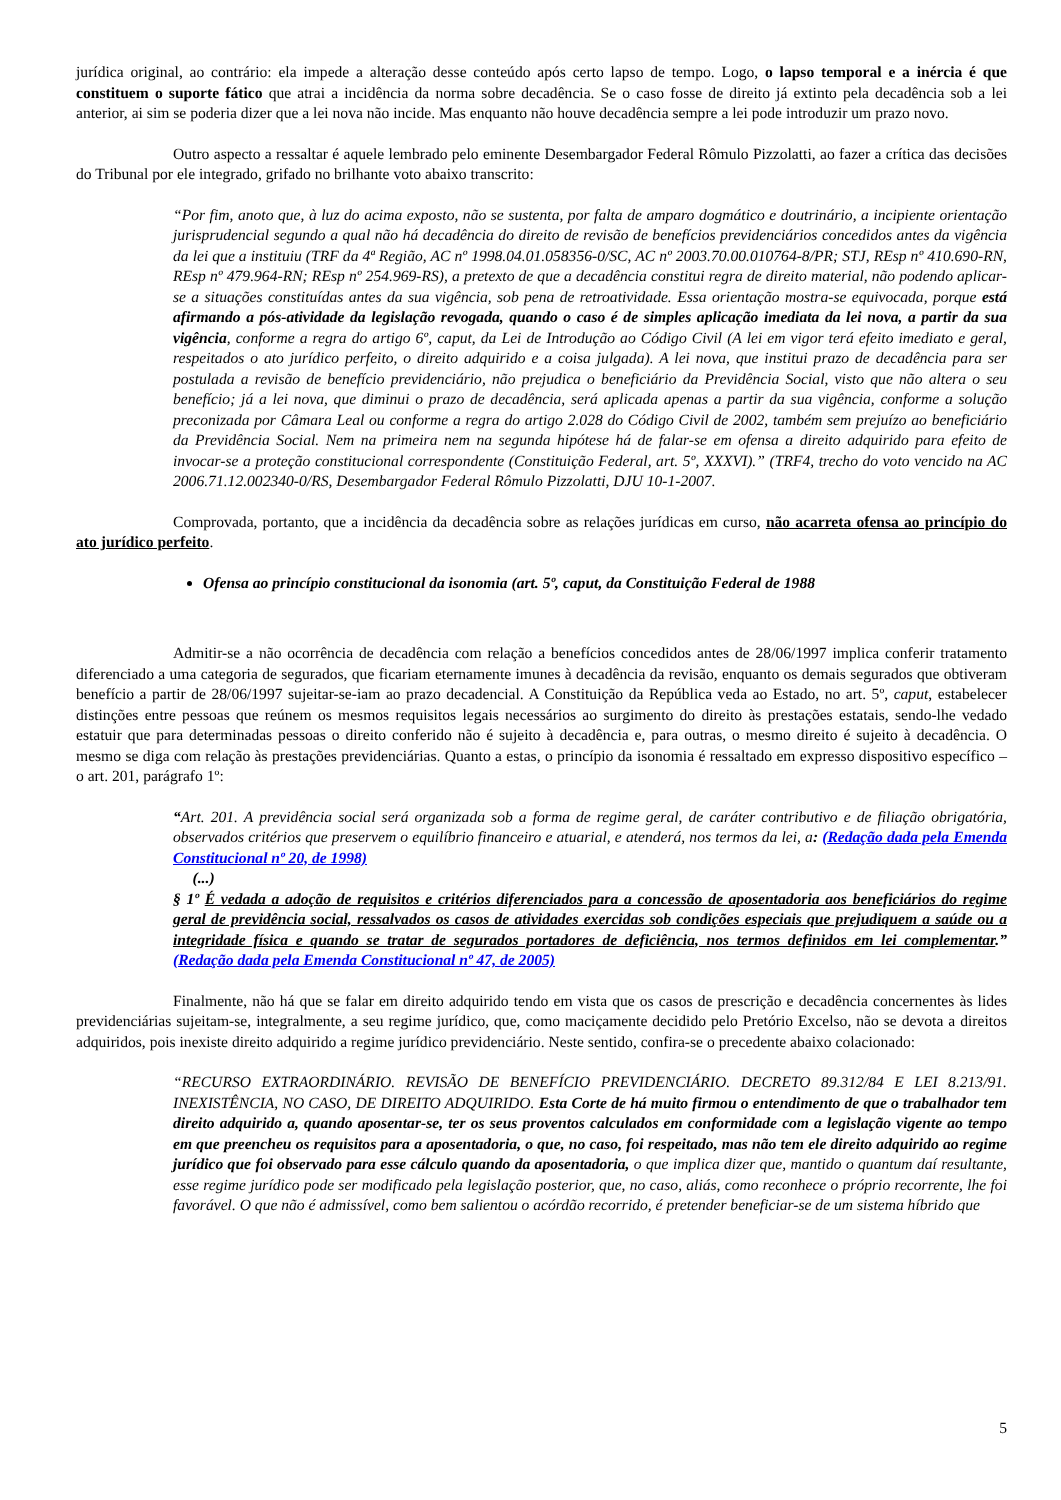jurídica original, ao contrário: ela impede a alteração desse conteúdo após certo lapso de tempo. Logo, o lapso temporal e a inércia é que constituem o suporte fático que atrai a incidência da norma sobre decadência. Se o caso fosse de direito já extinto pela decadência sob a lei anterior, ai sim se poderia dizer que a lei nova não incide. Mas enquanto não houve decadência sempre a lei pode introduzir um prazo novo.
Outro aspecto a ressaltar é aquele lembrado pelo eminente Desembargador Federal Rômulo Pizzolatti, ao fazer a crítica das decisões do Tribunal por ele integrado, grifado no brilhante voto abaixo transcrito:
“Por fim, anoto que, à luz do acima exposto, não se sustenta, por falta de amparo dogmático e doutrinário, a incipiente orientação jurisprudencial segundo a qual não há decadência do direito de revisão de benefícios previdenciários concedidos antes da vigência da lei que a instituiu (TRF da 4ª Região, AC nº 1998.04.01.058356-0/SC, AC nº 2003.70.00.010764-8/PR; STJ, REsp nº 410.690-RN, REsp nº 479.964-RN; REsp nº 254.969-RS), a pretexto de que a decadência constitui regra de direito material, não podendo aplicar-se a situações constituídas antes da sua vigência, sob pena de retroatividade. Essa orientação mostra-se equivocada, porque está afirmando a pós-atividade da legislação revogada, quando o caso é de simples aplicação imediata da lei nova, a partir da sua vigência, conforme a regra do artigo 6º, caput, da Lei de Introdução ao Código Civil (A lei em vigor terá efeito imediato e geral, respeitados o ato jurídico perfeito, o direito adquirido e a coisa julgada). A lei nova, que institui prazo de decadência para ser postulada a revisão de benefício previdenciário, não prejudica o beneficiário da Previdência Social, visto que não altera o seu benefício; já a lei nova, que diminui o prazo de decadência, será aplicada apenas a partir da sua vigência, conforme a solução preconizada por Câmara Leal ou conforme a regra do artigo 2.028 do Código Civil de 2002, também sem prejuízo ao beneficiário da Previdência Social. Nem na primeira nem na segunda hipótese há de falar-se em ofensa a direito adquirido para efeito de invocar-se a proteção constitucional correspondente (Constituição Federal, art. 5º, XXXVI).” (TRF4, trecho do voto vencido na AC 2006.71.12.002340-0/RS, Desembargador Federal Rômulo Pizzolatti, DJU 10-1-2007.
Comprovada, portanto, que a incidência da decadência sobre as relações jurídicas em curso, não acarreta ofensa ao princípio do ato jurídico perfeito.
Ofensa ao princípio constitucional da isonomia (art. 5º, caput, da Constituição Federal de 1988
Admitir-se a não ocorrência de decadência com relação a benefícios concedidos antes de 28/06/1997 implica conferir tratamento diferenciado a uma categoria de segurados, que ficariam eternamente imunes à decadência da revisão, enquanto os demais segurados que obtiveram benefício a partir de 28/06/1997 sujeitar-se-iam ao prazo decadencial. A Constituição da República veda ao Estado, no art. 5º, caput, estabelecer distinções entre pessoas que reúnem os mesmos requisitos legais necessários ao surgimento do direito às prestações estatais, sendo-lhe vedado estatuir que para determinadas pessoas o direito conferido não é sujeito à decadência e, para outras, o mesmo direito é sujeito à decadência. O mesmo se diga com relação às prestações previdenciárias. Quanto a estas, o princípio da isonomia é ressaltado em expresso dispositivo específico – o art. 201, parágrafo 1º:
“Art. 201. A previdência social será organizada sob a forma de regime geral, de caráter contributivo e de filiação obrigatória, observados critérios que preservem o equilíbrio financeiro e atuarial, e atenderá, nos termos da lei, a: (Redação dada pela Emenda Constitucional nº 20, de 1998)
(...)
§ 1º É vedada a adoção de requisitos e critérios diferenciados para a concessão de aposentadoria aos beneficiários do regime geral de previdência social, ressalvados os casos de atividades exercidas sob condições especiais que prejudiquem a saúde ou a integridade física e quando se tratar de segurados portadores de deficiência, nos termos definidos em lei complementar.” (Redação dada pela Emenda Constitucional nº 47, de 2005)
Finalmente, não há que se falar em direito adquirido tendo em vista que os casos de prescrição e decadência concernentes às lides previdenciárias sujeitam-se, integralmente, a seu regime jurídico, que, como maciçamente decidido pelo Pretório Excelso, não se devota a direitos adquiridos, pois inexiste direito adquirido a regime jurídico previdenciário. Neste sentido, confira-se o precedente abaixo colacionado:
“RECURSO EXTRAORDINÁRIO. REVISÃO DE BENEFÍCIO PREVIDENCIÁRIO. DECRETO 89.312/84 E LEI 8.213/91. INEXISTÊNCIA, NO CASO, DE DIREITO ADQUIRIDO. Esta Corte de há muito firmou o entendimento de que o trabalhador tem direito adquirido a, quando aposentar-se, ter os seus proventos calculados em conformidade com a legislação vigente ao tempo em que preencheu os requisitos para a aposentadoria, o que, no caso, foi respeitado, mas não tem ele direito adquirido ao regime jurídico que foi observado para esse cálculo quando da aposentadoria, o que implica dizer que, mantido o quantum daí resultante, esse regime jurídico pode ser modificado pela legislação posterior, que, no caso, aliás, como reconhece o próprio recorrente, lhe foi favorável. O que não é admissível, como bem salientou o acórdão recorrido, é pretender beneficiar-se de um sistema híbrido que
5